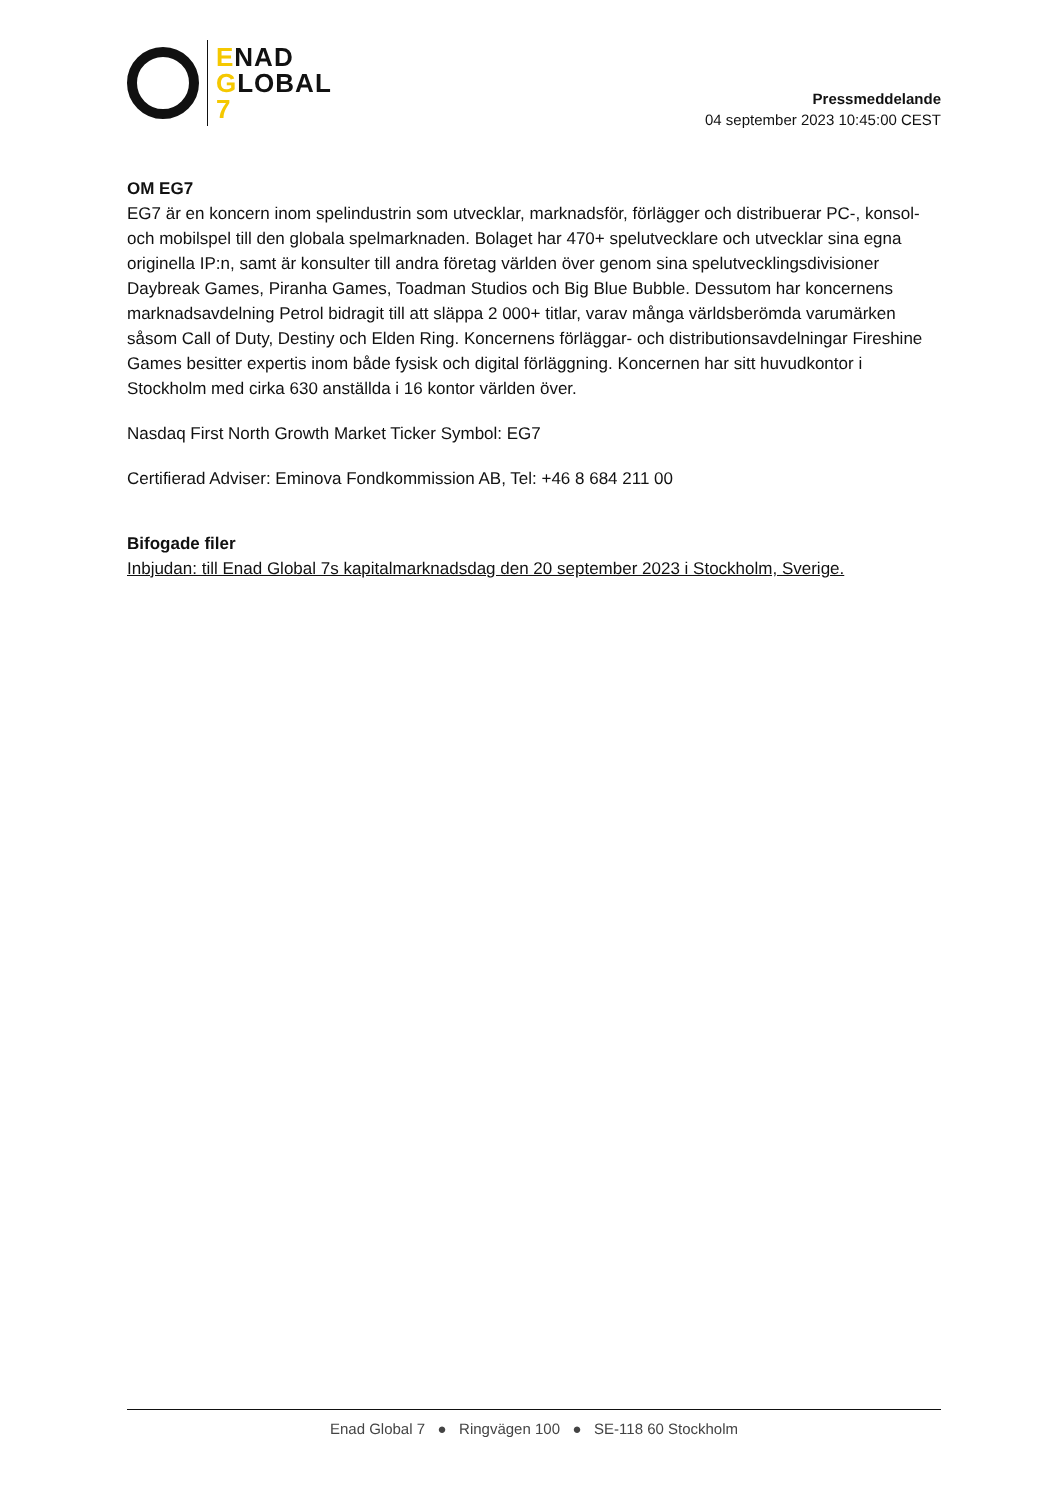ENAD
GLOBAL
7
Pressmeddelande
04 september 2023 10:45:00 CEST
OM EG7
EG7 är en koncern inom spelindustrin som utvecklar, marknadsför, förlägger och distribuerar PC-, konsol- och mobilspel till den globala spelmarknaden. Bolaget har 470+ spelutvecklare och utvecklar sina egna originella IP:n, samt är konsulter till andra företag världen över genom sina spelutvecklingsdivisioner Daybreak Games, Piranha Games, Toadman Studios och Big Blue Bubble. Dessutom har koncernens marknadsavdelning Petrol bidragit till att släppa 2 000+ titlar, varav många världsberömda varumärken såsom Call of Duty, Destiny och Elden Ring. Koncernens förläggar- och distributionsavdelningar Fireshine Games besitter expertis inom både fysisk och digital förläggning. Koncernen har sitt huvudkontor i Stockholm med cirka 630 anställda i 16 kontor världen över.
Nasdaq First North Growth Market Ticker Symbol: EG7
Certifierad Adviser: Eminova Fondkommission AB, Tel: +46 8 684 211 00
Bifogade filer
Inbjudan: till Enad Global 7s kapitalmarknadsdag den 20 september 2023 i Stockholm, Sverige.
Enad Global 7 ● Ringvägen 100 ● SE-118 60 Stockholm